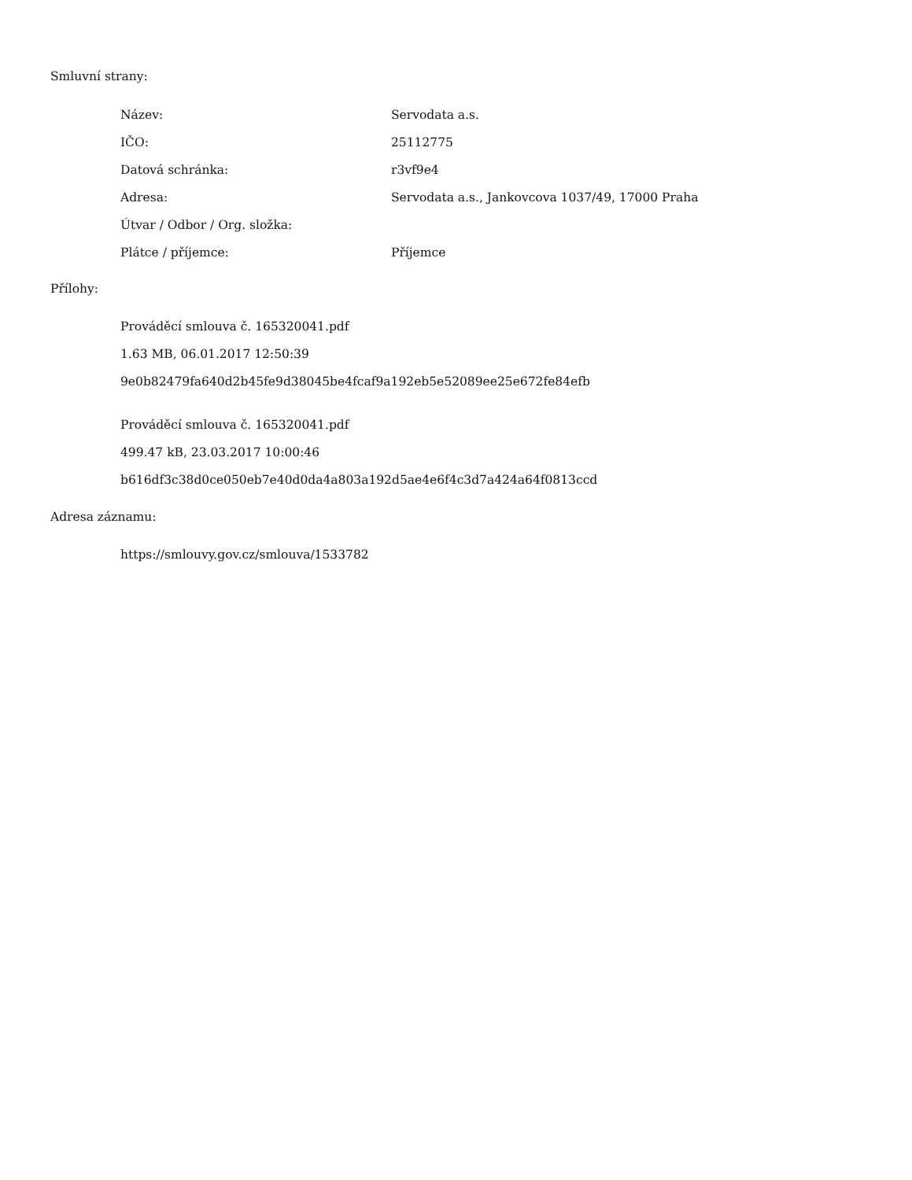Smluvní strany:
| Název: | Servodata a.s. |
| IČO: | 25112775 |
| Datová schránka: | r3vf9e4 |
| Adresa: | Servodata a.s., Jankovcova 1037/49, 17000 Praha |
| Útvar / Odbor / Org. složka: | |
| Plátce / příjemce: | Příjemce |
Přílohy:
Prováděcí smlouva č. 165320041.pdf
1.63 MB, 06.01.2017 12:50:39
9e0b82479fa640d2b45fe9d38045be4fcaf9a192eb5e52089ee25e672fe84efb
Prováděcí smlouva č. 165320041.pdf
499.47 kB, 23.03.2017 10:00:46
b616df3c38d0ce050eb7e40d0da4a803a192d5ae4e6f4c3d7a424a64f0813ccd
Adresa záznamu:
https://smlouvy.gov.cz/smlouva/1533782